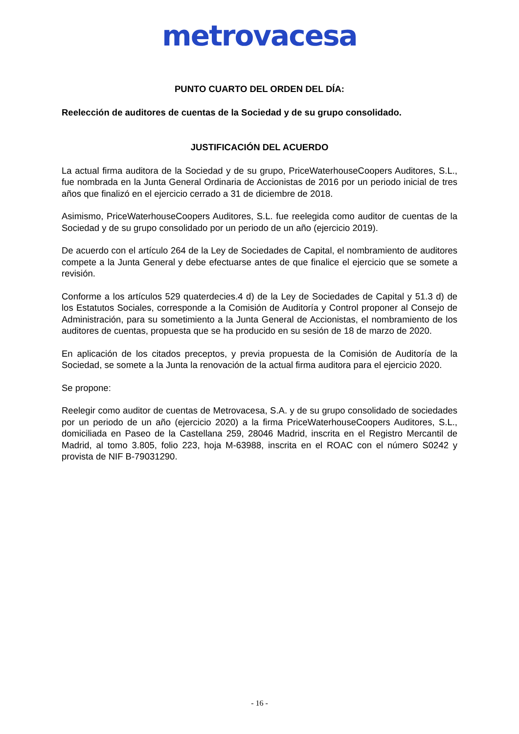metrovacesa
PUNTO CUARTO DEL ORDEN DEL DÍA:
Reelección de auditores de cuentas de la Sociedad y de su grupo consolidado.
JUSTIFICACIÓN DEL ACUERDO
La actual firma auditora de la Sociedad y de su grupo, PriceWaterhouseCoopers Auditores, S.L., fue nombrada en la Junta General Ordinaria de Accionistas de 2016 por un periodo inicial de tres años que finalizó en el ejercicio cerrado a 31 de diciembre de 2018.
Asimismo, PriceWaterhouseCoopers Auditores, S.L. fue reelegida como auditor de cuentas de la Sociedad y de su grupo consolidado por un periodo de un año (ejercicio 2019).
De acuerdo con el artículo 264 de la Ley de Sociedades de Capital, el nombramiento de auditores compete a la Junta General y debe efectuarse antes de que finalice el ejercicio que se somete a revisión.
Conforme a los artículos 529 quaterdecies.4 d) de la Ley de Sociedades de Capital y 51.3 d) de los Estatutos Sociales, corresponde a la Comisión de Auditoría y Control proponer al Consejo de Administración, para su sometimiento a la Junta General de Accionistas, el nombramiento de los auditores de cuentas, propuesta que se ha producido en su sesión de 18 de marzo de 2020.
En aplicación de los citados preceptos, y previa propuesta de la Comisión de Auditoría de la Sociedad, se somete a la Junta la renovación de la actual firma auditora para el ejercicio 2020.
Se propone:
Reelegir como auditor de cuentas de Metrovacesa, S.A. y de su grupo consolidado de sociedades por un periodo de un año (ejercicio 2020) a la firma PriceWaterhouseCoopers Auditores, S.L., domiciliada en Paseo de la Castellana 259, 28046 Madrid, inscrita en el Registro Mercantil de Madrid, al tomo 3.805, folio 223, hoja M-63988, inscrita en el ROAC con el número S0242 y provista de NIF B-79031290.
- 16 -